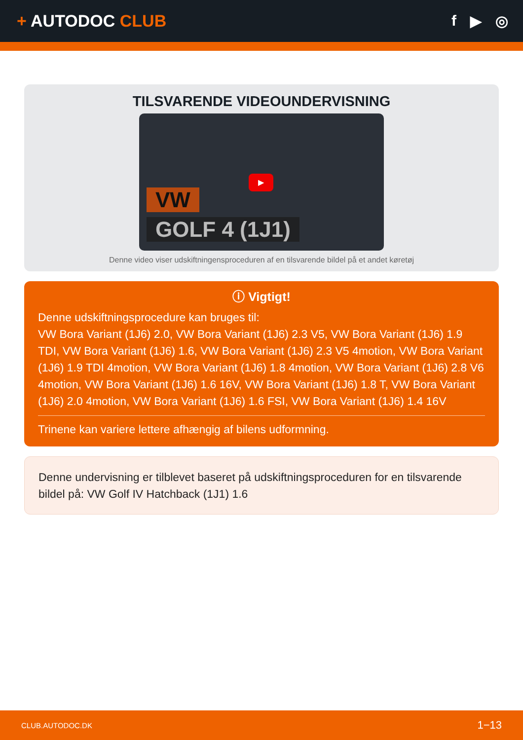+ AUTODOC CLUB f ▶ ◎
TILSVARENDE VIDEOUNDERVISNING
VW
GOLF 4 (1J1)
▶
Denne video viser udskiftningensproceduren af en tilsvarende bildel på et andet køretøj
ⓘ Vigtigt!
Denne udskiftningsprocedure kan bruges til:
VW Bora Variant (1J6) 2.0, VW Bora Variant (1J6) 2.3 V5, VW Bora Variant (1J6) 1.9 TDI, VW Bora Variant (1J6) 1.6, VW Bora Variant (1J6) 2.3 V5 4motion, VW Bora Variant (1J6) 1.9 TDI 4motion, VW Bora Variant (1J6) 1.8 4motion, VW Bora Variant (1J6) 2.8 V6 4motion, VW Bora Variant (1J6) 1.6 16V, VW Bora Variant (1J6) 1.8 T, VW Bora Variant (1J6) 2.0 4motion, VW Bora Variant (1J6) 1.6 FSI, VW Bora Variant (1J6) 1.4 16V
Trinene kan variere lettere afhængig af bilens udformning.
Denne undervisning er tilblevet baseret på udskiftningsproceduren for en tilsvarende bildel på: VW Golf IV Hatchback (1J1) 1.6
CLUB.AUTODOC.DK 1−13